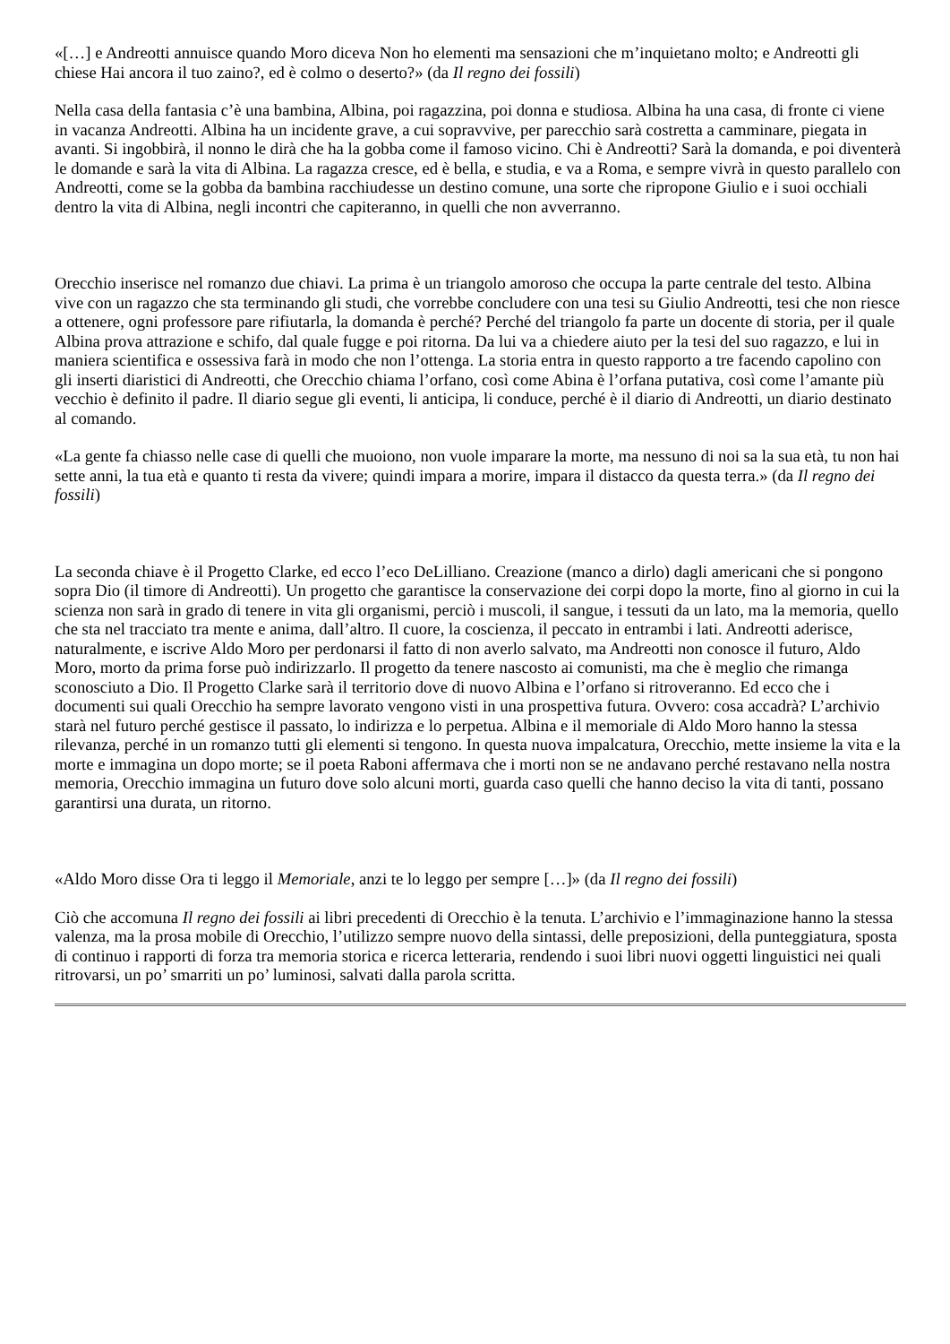«[…] e Andreotti annuisce quando Moro diceva Non ho elementi ma sensazioni che m’inquietano molto; e Andreotti gli chiese Hai ancora il tuo zaino?, ed è colmo o deserto?» (da Il regno dei fossili)
Nella casa della fantasia c’è una bambina, Albina, poi ragazzina, poi donna e studiosa. Albina ha una casa, di fronte ci viene in vacanza Andreotti. Albina ha un incidente grave, a cui sopravvive, per parecchio sarà costretta a camminare, piegata in avanti. Si ingobbirà, il nonno le dirà che ha la gobba come il famoso vicino. Chi è Andreotti? Sarà la domanda, e poi diventerà le domande e sarà la vita di Albina. La ragazza cresce, ed è bella, e studia, e va a Roma, e sempre vivrà in questo parallelo con Andreotti, come se la gobba da bambina racchiudesse un destino comune, una sorte che ripropone Giulio e i suoi occhiali dentro la vita di Albina, negli incontri che capiteranno, in quelli che non avverranno.
Orecchio inserisce nel romanzo due chiavi. La prima è un triangolo amoroso che occupa la parte centrale del testo. Albina vive con un ragazzo che sta terminando gli studi, che vorrebbe concludere con una tesi su Giulio Andreotti, tesi che non riesce a ottenere, ogni professore pare rifiutarla, la domanda è perché? Perché del triangolo fa parte un docente di storia, per il quale Albina prova attrazione e schifo, dal quale fugge e poi ritorna. Da lui va a chiedere aiuto per la tesi del suo ragazzo, e lui in maniera scientifica e ossessiva farà in modo che non l’ottenga. La storia entra in questo rapporto a tre facendo capolino con gli inserti diaristici di Andreotti, che Orecchio chiama l’orfano, così come Abina è l’orfana putativa, così come l’amante più vecchio è definito il padre. Il diario segue gli eventi, li anticipa, li conduce, perché è il diario di Andreotti, un diario destinato al comando.
«La gente fa chiasso nelle case di quelli che muoiono, non vuole imparare la morte, ma nessuno di noi sa la sua età, tu non hai sette anni, la tua età e quanto ti resta da vivere; quindi impara a morire, impara il distacco da questa terra.» (da Il regno dei fossili)
La seconda chiave è il Progetto Clarke, ed ecco l’eco DeLilliano. Creazione (manco a dirlo) dagli americani che si pongono sopra Dio (il timore di Andreotti). Un progetto che garantisce la conservazione dei corpi dopo la morte, fino al giorno in cui la scienza non sarà in grado di tenere in vita gli organismi, perciò i muscoli, il sangue, i tessuti da un lato, ma la memoria, quello che sta nel tracciato tra mente e anima, dall’altro. Il cuore, la coscienza, il peccato in entrambi i lati. Andreotti aderisce, naturalmente, e iscrive Aldo Moro per perdonarsi il fatto di non averlo salvato, ma Andreotti non conosce il futuro, Aldo Moro, morto da prima forse può indirizzarlo. Il progetto da tenere nascosto ai comunisti, ma che è meglio che rimanga sconosciuto a Dio. Il Progetto Clarke sarà il territorio dove di nuovo Albina e l’orfano si ritroveranno. Ed ecco che i documenti sui quali Orecchio ha sempre lavorato vengono visti in una prospettiva futura. Ovvero: cosa accadrà? L’archivio starà nel futuro perché gestisce il passato, lo indirizza e lo perpetua. Albina e il memoriale di Aldo Moro hanno la stessa rilevanza, perché in un romanzo tutti gli elementi si tengono. In questa nuova impalcatura, Orecchio, mette insieme la vita e la morte e immagina un dopo morte; se il poeta Raboni affermava che i morti non se ne andavano perché restavano nella nostra memoria, Orecchio immagina un futuro dove solo alcuni morti, guarda caso quelli che hanno deciso la vita di tanti, possano garantirsi una durata, un ritorno.
«Aldo Moro disse Ora ti leggo il Memoriale, anzi te lo leggo per sempre […]» (da Il regno dei fossili)
Ciò che accomuna Il regno dei fossili ai libri precedenti di Orecchio è la tenuta. L’archivio e l’immaginazione hanno la stessa valenza, ma la prosa mobile di Orecchio, l’utilizzo sempre nuovo della sintassi, delle preposizioni, della punteggiatura, sposta di continuo i rapporti di forza tra memoria storica e ricerca letteraria, rendendo i suoi libri nuovi oggetti linguistici nei quali ritrovarsi, un po’ smarriti un po’ luminosi, salvati dalla parola scritta.